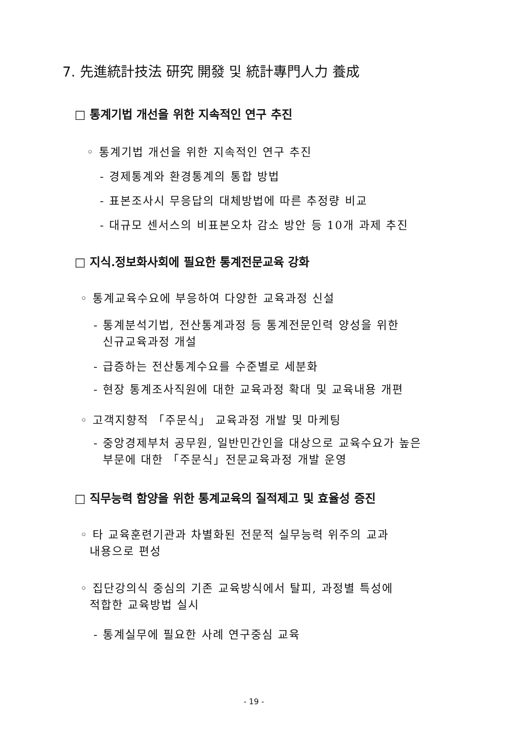7. 先進統計技法 研究 開發 및 統計專門人力 養成
□ 통계기법 개선을 위한 지속적인 연구 추진
◦ 통계기법 개선을 위한 지속적인 연구 추진
- 경제통계와 환경통계의 통합 방법
- 표본조사시 무응답의 대체방법에 따른 추정량 비교
- 대규모 센서스의 비표본오차 감소 방안 등 10개 과제 추진
□ 지식.정보화사회에 필요한 통계전문교육 강화
◦ 통계교육수요에 부응하여 다양한 교육과정 신설
- 통계분석기법, 전산통계과정 등 통계전문인력 양성을 위한
신규교육과정 개설
- 급증하는 전산통계수요를 수준별로 세분화
- 현장 통계조사직원에 대한 교육과정 확대 및 교육내용 개편
◦ 고객지향적 「주문식」 교육과정 개발 및 마케팅
- 중앙경제부처 공무원, 일반민간인을 대상으로 교육수요가 높은
부문에 대한 「주문식」전문교육과정 개발 운영
□ 직무능력 함양을 위한 통계교육의 질적제고 및 효율성 증진
◦ 타 교육훈련기관과 차별화된 전문적 실무능력 위주의 교과
내용으로 편성
◦ 집단강의식 중심의 기존 교육방식에서 탈피, 과정별 특성에
적합한 교육방법 실시
- 통계실무에 필요한 사례 연구중심 교육
- 19 -